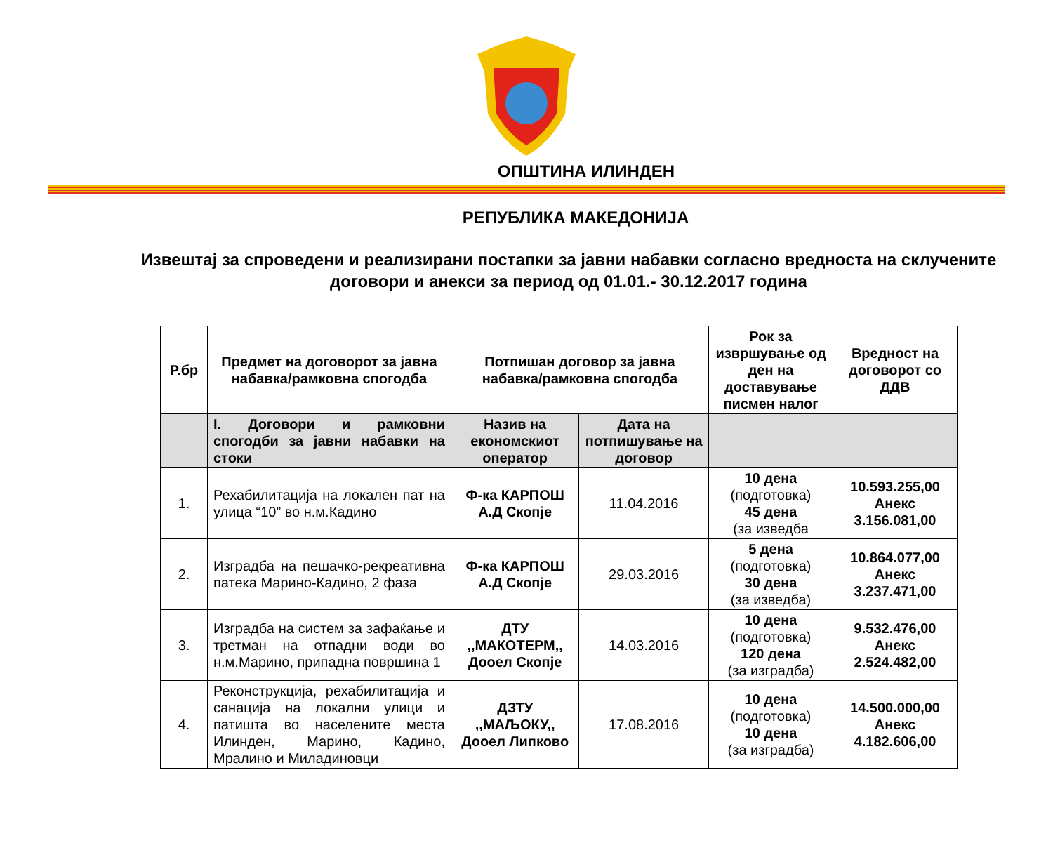ОПШТИНА ИЛИНДЕН
РЕПУБЛИКА МАКЕДОНИЈА
Извештај за спроведени и реализирани постапки за јавни набавки согласно вредноста на склучените
договори и анекси за период од 01.01.- 30.12.2017 година
| Р.бр | Предмет на договорот за јавна набавка/рамковна спогодба | Потпишан договор за јавна набавка/рамковна спогодба | | Рок за извршување од ден на доставување писмен налог | Вредност на договорот со ДДВ |
| --- | --- | --- | --- | --- | --- |
| | I. Договори и рамковни спогодби за јавни набавки на стоки | Назив на економскиот оператор | Дата на потпишување на договор | | |
| 1. | Рехабилитација на локален пат на улица “10” во н.м.Кадино | Ф-ка КАРПОШ А.Д Скопје | 11.04.2016 | 10 дена (подготовка) 45 дена (за изведба | 10.593.255,00 Анекс 3.156.081,00 |
| 2. | Изградба на пешачко-рекреативна патека Марино-Кадино, 2 фаза | Ф-ка КАРПОШ А.Д Скопје | 29.03.2016 | 5 дена (подготовка) 30 дена (за изведба) | 10.864.077,00 Анекс 3.237.471,00 |
| 3. | Изградба на систем за зафаќање и третман на отпадни води во н.м.Марино, припадна површина 1 | ДТУ ,,МАКОТЕРМ,, Дооел Скопје | 14.03.2016 | 10 дена (подготовка) 120 дена (за изградба) | 9.532.476,00 Анекс 2.524.482,00 |
| 4. | Реконструкција, рехабилитација и санација на локални улици и патишта во населените места Илинден, Марино, Кадино, Мралино и Миладиновци | ДЗТУ ,,МАЉОКУ,, Дооел Липково | 17.08.2016 | 10 дена (подготовка) 10 дена (за изградба) | 14.500.000,00 Анекс 4.182.606,00 |